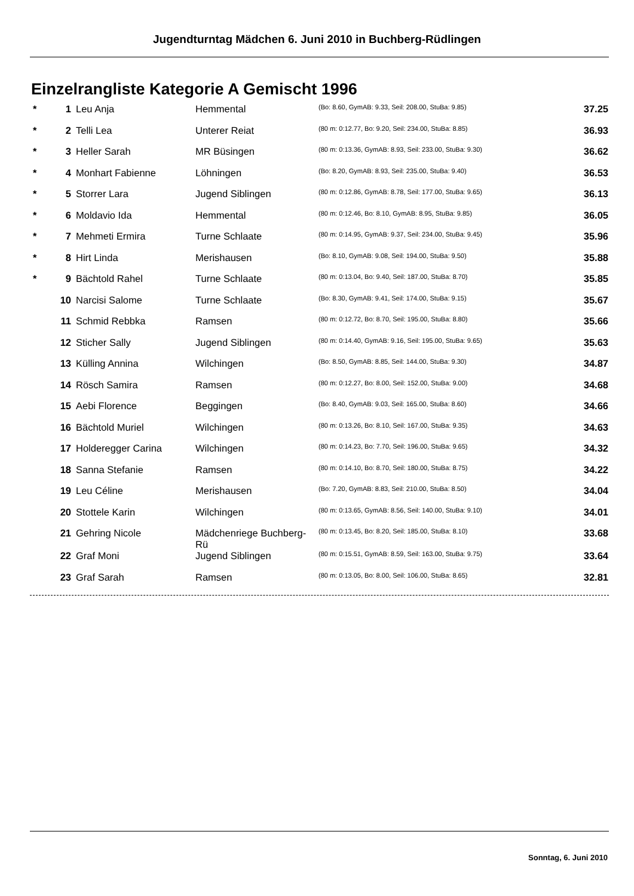Jugendturntag Mädchen 6. Juni 2010 in Buchberg-Rüdlingen
Einzelrangliste Kategorie A Gemischt 1996
| * | 1 | Leu Anja | Hemmental | (Bo: 8.60, GymAB: 9.33, Seil: 208.00, StuBa: 9.85) | 37.25 |
| * | 2 | Telli Lea | Unterer Reiat | (80 m: 0:12.77, Bo: 9.20, Seil: 234.00, StuBa: 8.85) | 36.93 |
| * | 3 | Heller Sarah | MR Büsingen | (80 m: 0:13.36, GymAB: 8.93, Seil: 233.00, StuBa: 9.30) | 36.62 |
| * | 4 | Monhart Fabienne | Löhningen | (Bo: 8.20, GymAB: 8.93, Seil: 235.00, StuBa: 9.40) | 36.53 |
| * | 5 | Storrer Lara | Jugend Siblingen | (80 m: 0:12.86, GymAB: 8.78, Seil: 177.00, StuBa: 9.65) | 36.13 |
| * | 6 | Moldavio Ida | Hemmental | (80 m: 0:12.46, Bo: 8.10, GymAB: 8.95, StuBa: 9.85) | 36.05 |
| * | 7 | Mehmeti Ermira | Turne Schlaate | (80 m: 0:14.95, GymAB: 9.37, Seil: 234.00, StuBa: 9.45) | 35.96 |
| * | 8 | Hirt Linda | Merishausen | (Bo: 8.10, GymAB: 9.08, Seil: 194.00, StuBa: 9.50) | 35.88 |
| * | 9 | Bächtold Rahel | Turne Schlaate | (80 m: 0:13.04, Bo: 9.40, Seil: 187.00, StuBa: 8.70) | 35.85 |
| | 10 | Narcisi Salome | Turne Schlaate | (Bo: 8.30, GymAB: 9.41, Seil: 174.00, StuBa: 9.15) | 35.67 |
| | 11 | Schmid Rebbka | Ramsen | (80 m: 0:12.72, Bo: 8.70, Seil: 195.00, StuBa: 8.80) | 35.66 |
| | 12 | Sticher Sally | Jugend Siblingen | (80 m: 0:14.40, GymAB: 9.16, Seil: 195.00, StuBa: 9.65) | 35.63 |
| | 13 | Külling Annina | Wilchingen | (Bo: 8.50, GymAB: 8.85, Seil: 144.00, StuBa: 9.30) | 34.87 |
| | 14 | Rösch Samira | Ramsen | (80 m: 0:12.27, Bo: 8.00, Seil: 152.00, StuBa: 9.00) | 34.68 |
| | 15 | Aebi Florence | Beggingen | (Bo: 8.40, GymAB: 9.03, Seil: 165.00, StuBa: 8.60) | 34.66 |
| | 16 | Bächtold Muriel | Wilchingen | (80 m: 0:13.26, Bo: 8.10, Seil: 167.00, StuBa: 9.35) | 34.63 |
| | 17 | Holderegger Carina | Wilchingen | (80 m: 0:14.23, Bo: 7.70, Seil: 196.00, StuBa: 9.65) | 34.32 |
| | 18 | Sanna Stefanie | Ramsen | (80 m: 0:14.10, Bo: 8.70, Seil: 180.00, StuBa: 8.75) | 34.22 |
| | 19 | Leu Céline | Merishausen | (Bo: 7.20, GymAB: 8.83, Seil: 210.00, StuBa: 8.50) | 34.04 |
| | 20 | Stottele Karin | Wilchingen | (80 m: 0:13.65, GymAB: 8.56, Seil: 140.00, StuBa: 9.10) | 34.01 |
| | 21 | Gehring Nicole | Mädchenriege Buchberg-Rü | (80 m: 0:13.45, Bo: 8.20, Seil: 185.00, StuBa: 8.10) | 33.68 |
| | 22 | Graf Moni | Jugend Siblingen | (80 m: 0:15.51, GymAB: 8.59, Seil: 163.00, StuBa: 9.75) | 33.64 |
| | 23 | Graf Sarah | Ramsen | (80 m: 0:13.05, Bo: 8.00, Seil: 106.00, StuBa: 8.65) | 32.81 |
Sonntag, 6. Juni 2010